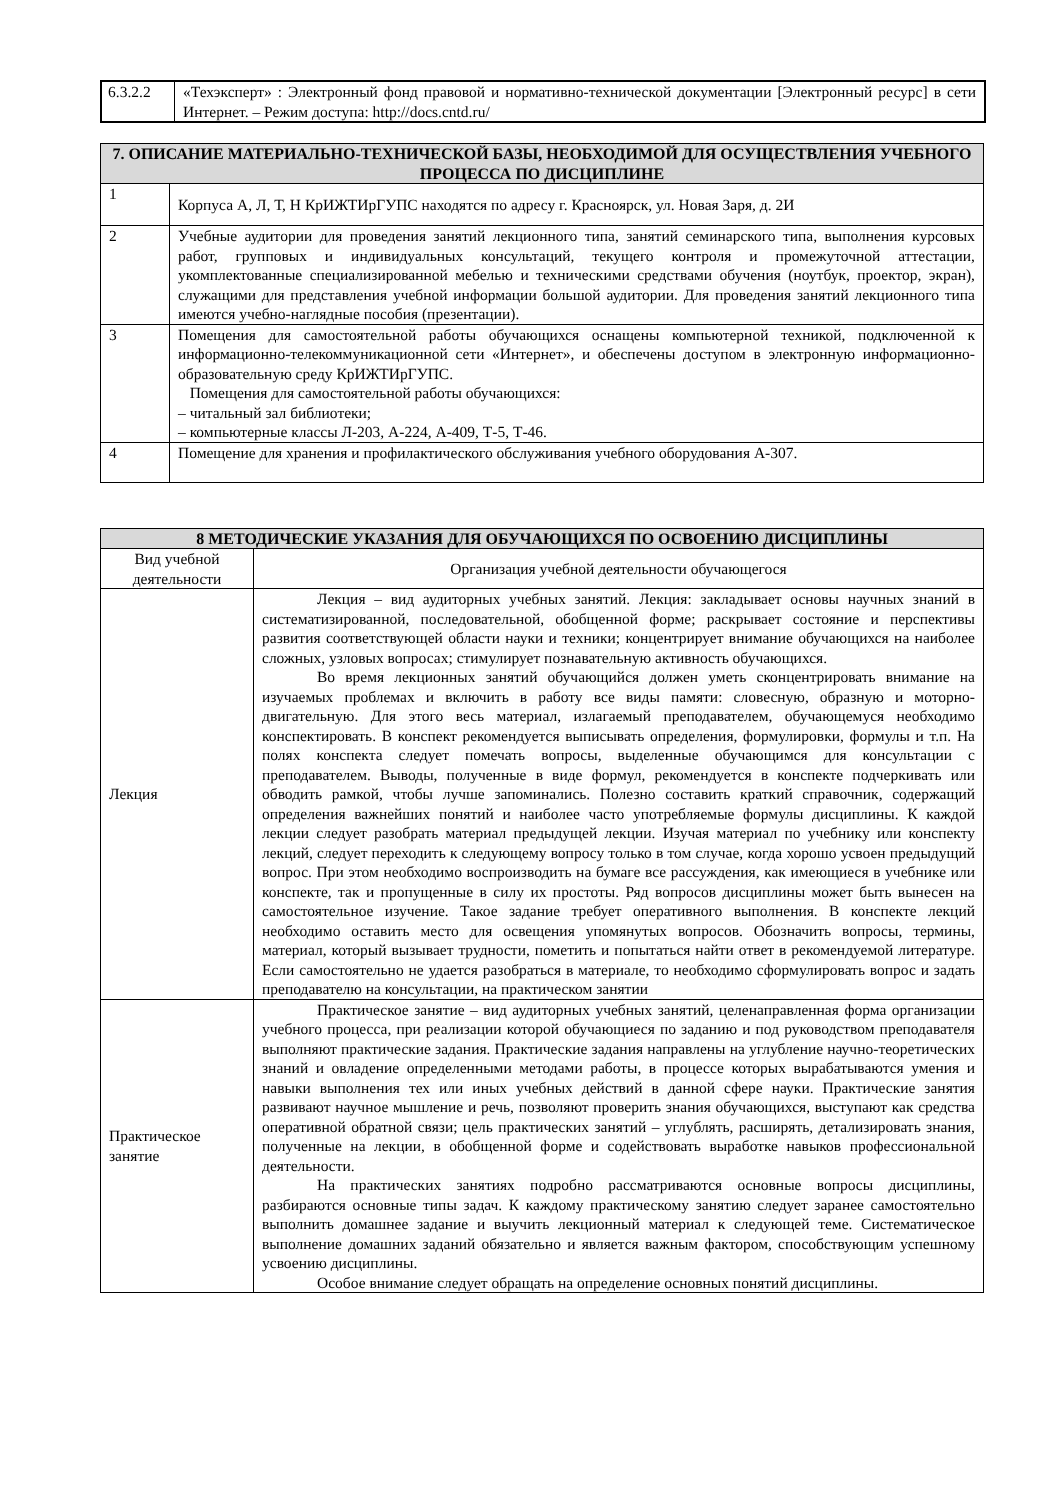| 6.3.2.2 | «Техэксперт» : Электронный фонд правовой и нормативно-технической документации [Электронный ресурс] в сети Интернет. – Режим доступа: http://docs.cntd.ru/ |
| 7. ОПИСАНИЕ МАТЕРИАЛЬНО-ТЕХНИЧЕСКОЙ БАЗЫ, НЕОБХОДИМОЙ ДЛЯ ОСУЩЕСТВЛЕНИЯ УЧЕБНОГО ПРОЦЕССА ПО ДИСЦИПЛИНЕ | |
| --- | --- |
| 1 | Корпуса А, Л, Т, Н КрИЖТИрГУПС находятся по адресу г. Красноярск, ул. Новая Заря, д. 2И |
| 2 | Учебные аудитории для проведения занятий лекционного типа, занятий семинарского типа, выполнения курсовых работ, групповых и индивидуальных консультаций, текущего контроля и промежуточной аттестации, укомплектованные специализированной мебелью и техническими средствами обучения (ноутбук, проектор, экран), служащими для представления учебной информации большой аудитории. Для проведения занятий лекционного типа имеются учебно-наглядные пособия (презентации). |
| 3 | Помещения для самостоятельной работы обучающихся оснащены компьютерной техникой, подключенной к информационно-телекоммуникационной сети «Интернет», и обеспечены доступом в электронную информационно-образовательную среду КрИЖТИрГУПС. Помещения для самостоятельной работы обучающихся: – читальный зал библиотеки; – компьютерные классы Л-203, А-224, А-409, Т-5, Т-46. |
| 4 | Помещение для хранения и профилактического обслуживания учебного оборудования А-307. |
| 8 МЕТОДИЧЕСКИЕ УКАЗАНИЯ ДЛЯ ОБУЧАЮЩИХСЯ ПО ОСВОЕНИЮ ДИСЦИПЛИНЫ | |
| --- | --- |
| Вид учебной деятельности | Организация учебной деятельности обучающегося |
| Лекция | Лекция – вид аудиторных учебных занятий. Лекция: закладывает основы научных знаний в систематизированной, последовательной, обобщенной форме; раскрывает состояние и перспективы развития соответствующей области науки и техники; концентрирует внимание обучающихся на наиболее сложных, узловых вопросах; стимулирует познавательную активность обучающихся. Во время лекционных занятий обучающийся должен уметь сконцентрировать внимание на изучаемых проблемах и включить в работу все виды памяти: словесную, образную и моторно-двигательную. Для этого весь материал, излагаемый преподавателем, обучающемуся необходимо конспектировать. В конспект рекомендуется выписывать определения, формулировки, формулы и т.п. На полях конспекта следует помечать вопросы, выделенные обучающимся для консультации с преподавателем. Выводы, полученные в виде формул, рекомендуется в конспекте подчеркивать или обводить рамкой, чтобы лучше запоминались. Полезно составить краткий справочник, содержащий определения важнейших понятий и наиболее часто употребляемые формулы дисциплины. К каждой лекции следует разобрать материал предыдущей лекции. Изучая материал по учебнику или конспекту лекций, следует переходить к следующему вопросу только в том случае, когда хорошо усвоен предыдущий вопрос. При этом необходимо воспроизводить на бумаге все рассуждения, как имеющиеся в учебнике или конспекте, так и пропущенные в силу их простоты. Ряд вопросов дисциплины может быть вынесен на самостоятельное изучение. Такое задание требует оперативного выполнения. В конспекте лекций необходимо оставить место для освещения упомянутых вопросов. Обозначить вопросы, термины, материал, который вызывает трудности, пометить и попытаться найти ответ в рекомендуемой литературе. Если самостоятельно не удается разобраться в материале, то необходимо сформулировать вопрос и задать преподавателю на консультации, на практическом занятии |
| Практическое занятие | Практическое занятие – вид аудиторных учебных занятий, целенаправленная форма организации учебного процесса, при реализации которой обучающиеся по заданию и под руководством преподавателя выполняют практические задания. Практические задания направлены на углубление научно-теоретических знаний и овладение определенными методами работы, в процессе которых вырабатываются умения и навыки выполнения тех или иных учебных действий в данной сфере науки. Практические занятия развивают научное мышление и речь, позволяют проверить знания обучающихся, выступают как средства оперативной обратной связи; цель практических занятий – углублять, расширять, детализировать знания, полученные на лекции, в обобщенной форме и содействовать выработке навыков профессиональной деятельности. На практических занятиях подробно рассматриваются основные вопросы дисциплины, разбираются основные типы задач. К каждому практическому занятию следует заранее самостоятельно выполнить домашнее задание и выучить лекционный материал к следующей теме. Систематическое выполнение домашних заданий обязательно и является важным фактором, способствующим успешному усвоению дисциплины. Особое внимание следует обращать на определение основных понятий дисциплины. |